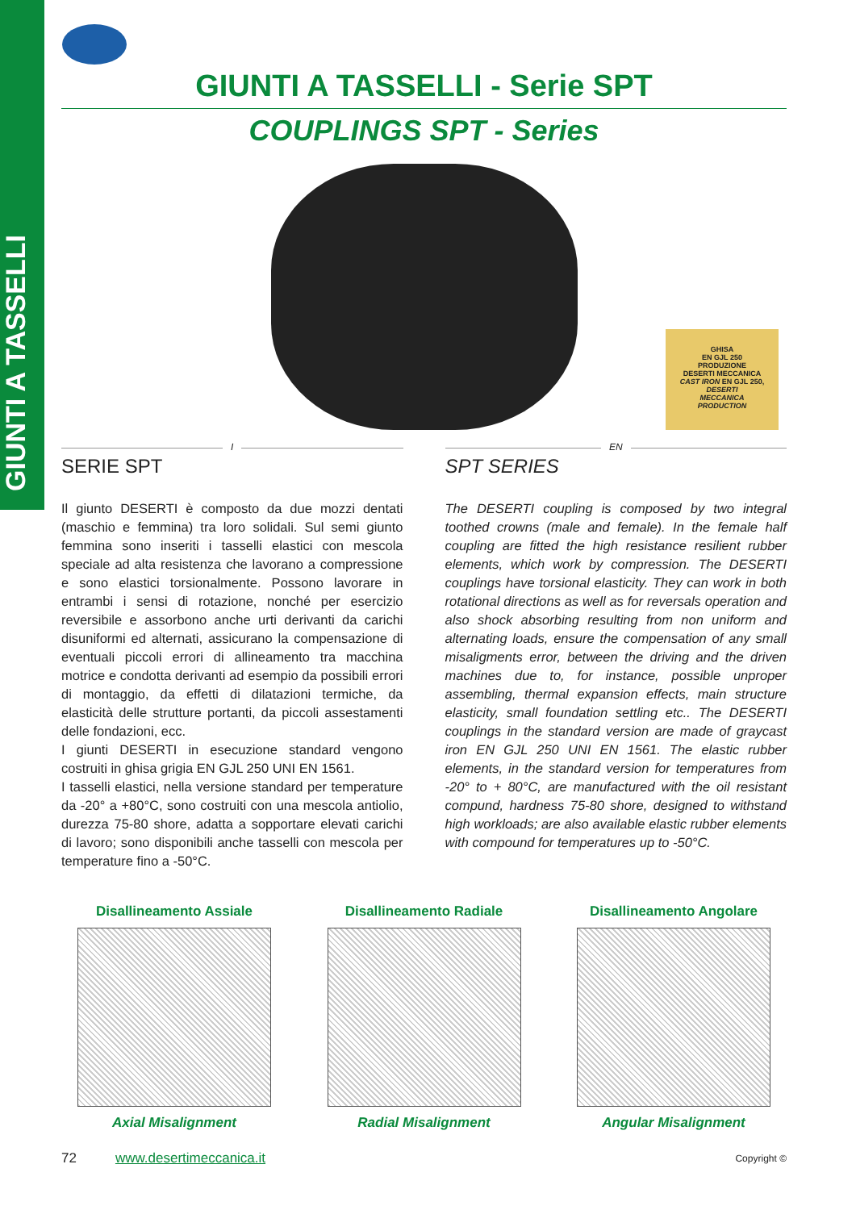GIUNTI A TASSELLI
GIUNTI A TASSELLI - Serie SPT
COUPLINGS SPT - Series
GHISA
EN GJL 250
PRODUZIONE
DESERTI MECCANICA
CAST IRON EN GJL 250,
DESERTI
MECCANICA
PRODUCTION
I
SERIE SPT
Il giunto DESERTI è composto da due mozzi dentati (maschio e femmina) tra loro solidali. Sul semi giunto femmina sono inseriti i tasselli elastici con mescola speciale ad alta resistenza che lavorano a compressione e sono elastici torsionalmente. Possono lavorare in entrambi i sensi di rotazione, nonché per esercizio reversibile e assorbono anche urti derivanti da carichi disuniformi ed alternati, assicurano la compensazione di eventuali piccoli errori di allineamento tra macchina motrice e condotta derivanti ad esempio da possibili errori di montaggio, da effetti di dilatazioni termiche, da elasticità delle strutture portanti, da piccoli assestamenti delle fondazioni, ecc.
I giunti DESERTI in esecuzione standard vengono costruiti in ghisa grigia EN GJL 250 UNI EN 1561.
I tasselli elastici, nella versione standard per temperature da -20° a +80°C, sono costruiti con una mescola antiolio, durezza 75-80 shore, adatta a sopportare elevati carichi di lavoro; sono disponibili anche tasselli con mescola per temperature fino a -50°C.
EN
SPT SERIES
The DESERTI coupling is composed by two integral toothed crowns (male and female). In the female half coupling are fitted the high resistance resilient rubber elements, which work by compression. The DESERTI couplings have torsional elasticity. They can work in both rotational directions as well as for reversals operation and also shock absorbing resulting from non uniform and alternating loads, ensure the compensation of any small misaligments error, between the driving and the driven machines due to, for instance, possible unproper assembling, thermal expansion effects, main structure elasticity, small foundation settling etc.. The DESERTI couplings in the standard version are made of graycast iron EN GJL 250 UNI EN 1561. The elastic rubber elements, in the standard version for temperatures from -20° to + 80°C, are manufactured with the oil resistant compund, hardness 75-80 shore, designed to withstand high workloads; are also available elastic rubber elements with compound for temperatures up to -50°C.
Disallineamento Assiale
Axial Misalignment
Disallineamento Radiale
Radial Misalignment
Disallineamento Angolare
Angular Misalignment
72 www.desertimeccanica.it Copyright ©